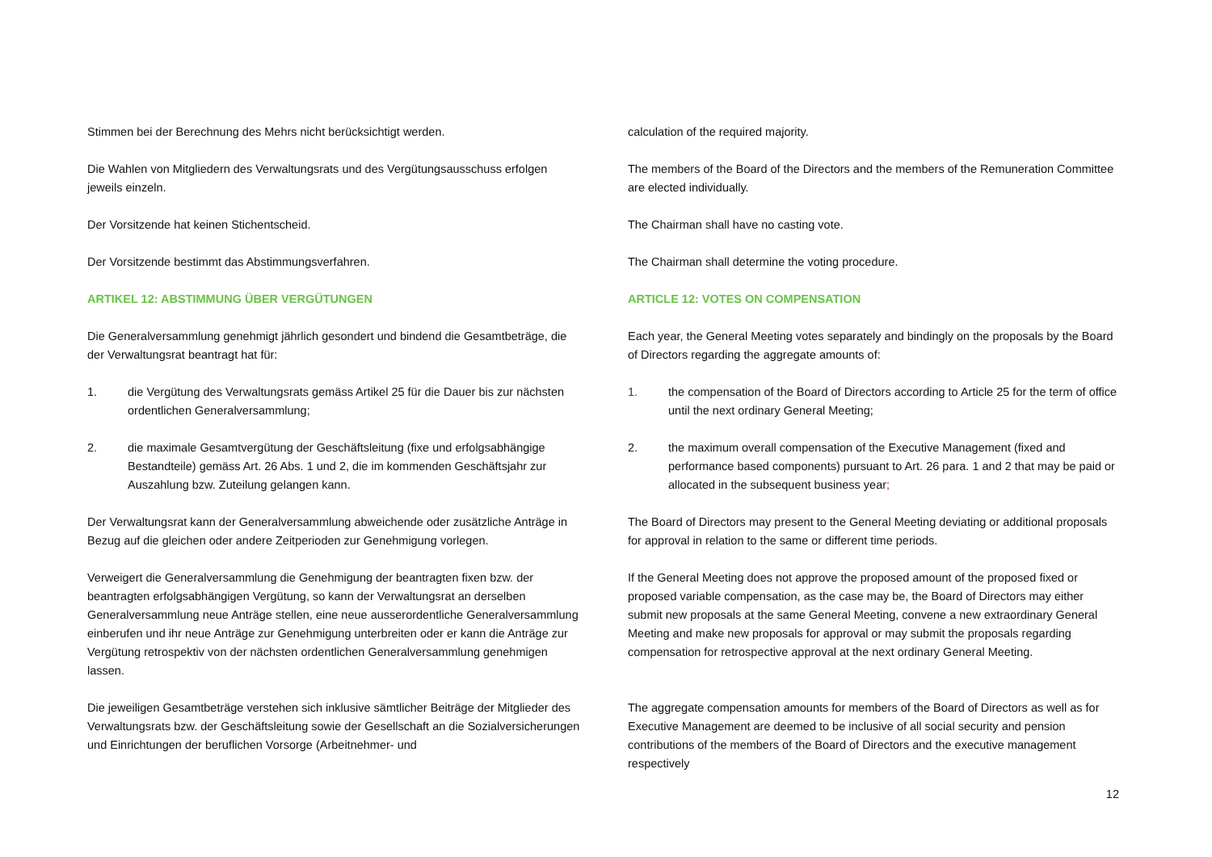Stimmen bei der Berechnung des Mehrs nicht berücksichtigt werden.
Die Wahlen von Mitgliedern des Verwaltungsrats und des Vergütungsausschuss erfolgen jeweils einzeln.
Der Vorsitzende hat keinen Stichentscheid.
Der Vorsitzende bestimmt das Abstimmungsverfahren.
ARTIKEL 12: ABSTIMMUNG ÜBER VERGÜTUNGEN
Die Generalversammlung genehmigt jährlich gesondert und bindend die Gesamtbeträge, die der Verwaltungsrat beantragt hat für:
1. die Vergütung des Verwaltungsrats gemäss Artikel 25 für die Dauer bis zur nächsten ordentlichen Generalversammlung;
2. die maximale Gesamtvergütung der Geschäftsleitung (fixe und erfolgsabhängige Bestandteile) gemäss Art. 26 Abs. 1 und 2, die im kommenden Geschäftsjahr zur Auszahlung bzw. Zuteilung gelangen kann.
Der Verwaltungsrat kann der Generalversammlung abweichende oder zusätzliche Anträge in Bezug auf die gleichen oder andere Zeitperioden zur Genehmigung vorlegen.
Verweigert die Generalversammlung die Genehmigung der beantragten fixen bzw. der beantragten erfolgsabhängigen Vergütung, so kann der Verwaltungsrat an derselben Generalversammlung neue Anträge stellen, eine neue ausserordentliche Generalversammlung einberufen und ihr neue Anträge zur Genehmigung unterbreiten oder er kann die Anträge zur Vergütung retrospektiv von der nächsten ordentlichen Generalversammlung genehmigen lassen.
Die jeweiligen Gesamtbeträge verstehen sich inklusive sämtlicher Beiträge der Mitglieder des Verwaltungsrats bzw. der Geschäftsleitung sowie der Gesellschaft an die Sozialversicherungen und Einrichtungen der beruflichen Vorsorge (Arbeitnehmer- und
calculation of the required majority.
The members of the Board of the Directors and the members of the Remuneration Committee are elected individually.
The Chairman shall have no casting vote.
The Chairman shall determine the voting procedure.
ARTICLE 12: VOTES ON COMPENSATION
Each year, the General Meeting votes separately and bindingly on the proposals by the Board of Directors regarding the aggregate amounts of:
1. the compensation of the Board of Directors according to Article 25 for the term of office until the next ordinary General Meeting;
2. the maximum overall compensation of the Executive Management (fixed and performance based components) pursuant to Art. 26 para. 1 and 2 that may be paid or allocated in the subsequent business year;
The Board of Directors may present to the General Meeting deviating or additional proposals for approval in relation to the same or different time periods.
If the General Meeting does not approve the proposed amount of the proposed fixed or proposed variable compensation, as the case may be, the Board of Directors may either submit new proposals at the same General Meeting, convene a new extraordinary General Meeting and make new proposals for approval or may submit the proposals regarding compensation for retrospective approval at the next ordinary General Meeting.
The aggregate compensation amounts for members of the Board of Directors as well as for Executive Management are deemed to be inclusive of all social security and pension contributions of the members of the Board of Directors and the executive management respectively
12